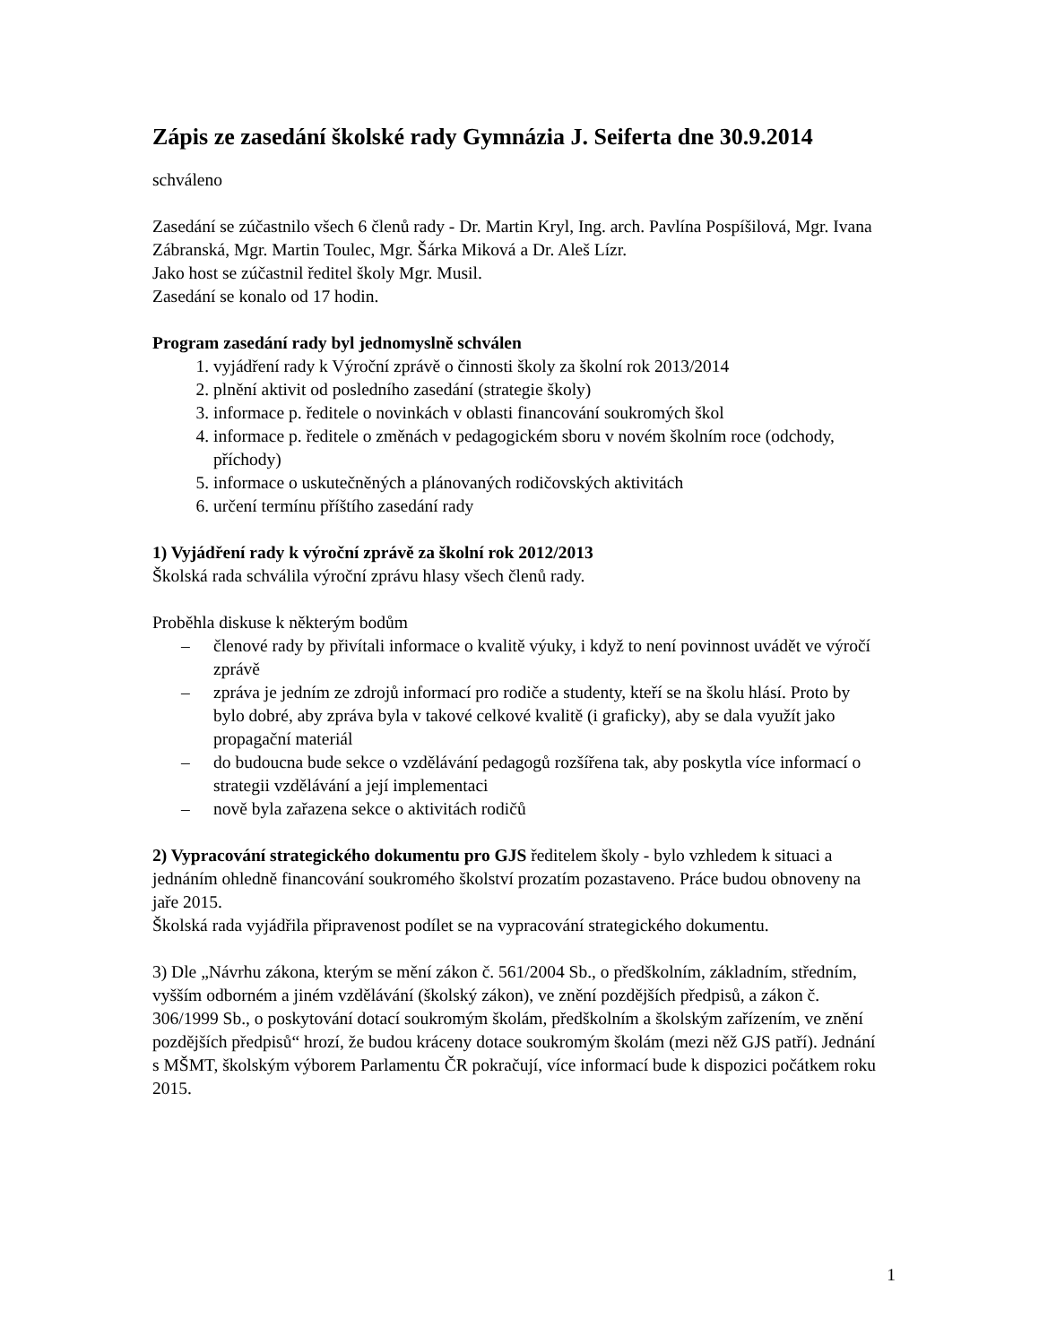Zápis ze zasedání školské rady Gymnázia J. Seiferta dne 30.9.2014
schváleno
Zasedání se zúčastnilo všech 6 členů rady - Dr. Martin Kryl, Ing. arch. Pavlína Pospíšilová, Mgr. Ivana Zábranská, Mgr. Martin Toulec, Mgr. Šárka Miková a Dr. Aleš Lízr.
Jako host se zúčastnil ředitel školy Mgr. Musil.
Zasedání se konalo od 17 hodin.
Program zasedání rady byl jednomyslně schválen
1. vyjádření rady k Výroční zprávě o činnosti školy za školní rok 2013/2014
2. plnění aktivit od posledního zasedání (strategie školy)
3. informace p. ředitele o novinkách v oblasti financování soukromých škol
4. informace p. ředitele o změnách v pedagogickém sboru v novém školním roce (odchody, příchody)
5. informace o uskutečněných a plánovaných rodičovských aktivitách
6. určení termínu příštího zasedání rady
1) Vyjádření rady k výroční zprávě za školní rok 2012/2013
Školská rada schválila výroční zprávu hlasy všech členů rady.
Proběhla diskuse k některým bodům
– členové rady by přivítali informace o kvalitě výuky, i když to není povinnost uvádět ve výročí zprávě
– zpráva je jedním ze zdrojů informací pro rodiče a studenty, kteří se na školu hlásí. Proto by bylo dobré, aby zpráva byla v takové celkové kvalitě (i graficky), aby se dala využít jako propagační materiál
– do budoucna bude sekce o vzdělávání pedagogů rozšířena tak, aby poskytla více informací o strategii vzdělávání a její implementaci
– nově byla zařazena sekce o aktivitách rodičů
2) Vypracování strategického dokumentu pro GJS ředitelem školy - bylo vzhledem k situaci a jednáním ohledně financování soukromého školství prozatím pozastaveno. Práce budou obnoveny na jaře 2015.
Školská rada vyjádřila připravenost podílet se na vypracování strategického dokumentu.
3) Dle „Návrhu zákona, kterým se mění zákon č. 561/2004 Sb., o předškolním, základním, středním, vyšším odborném a jiném vzdělávání (školský zákon), ve znění pozdějších předpisů, a zákon č. 306/1999 Sb., o poskytování dotací soukromým školám, předškolním a školským zařízením, ve znění pozdějších předpisů“ hrozí, že budou kráceny dotace soukromým školám (mezi něž GJS patří). Jednání s MŠMT, školským výborem Parlamentu ČR pokračují, více informací bude k dispozici počátkem roku 2015.
1